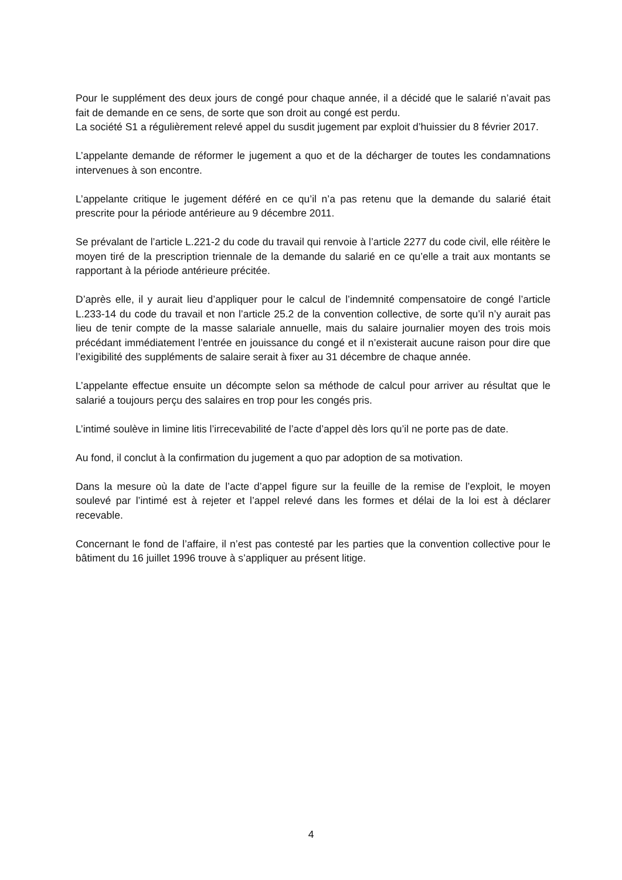Pour le supplément des deux jours de congé pour chaque année, il a décidé que le salarié n’avait pas fait de demande en ce sens, de sorte que son droit au congé est perdu.
La société S1 a régulièrement relevé appel du susdit jugement par exploit d’huissier du 8 février 2017.
L’appelante demande de réformer le jugement a quo et de la décharger de toutes les condamnations intervenues à son encontre.
L’appelante critique le jugement déféré en ce qu’il n’a pas retenu que la demande du salarié était prescrite pour la période antérieure au 9 décembre 2011.
Se prévalant de l’article L.221-2 du code du travail qui renvoie à l’article 2277 du code civil, elle réitère le moyen tiré de la prescription triennale de la demande du salarié en ce qu’elle a trait aux montants se rapportant à la période antérieure précitée.
D’après elle, il y aurait lieu d’appliquer pour le calcul de l’indemnité compensatoire de congé l’article L.233-14 du code du travail et non l’article 25.2 de la convention collective, de sorte qu’il n’y aurait pas lieu de tenir compte de la masse salariale annuelle, mais du salaire journalier moyen des trois mois précédant immédiatement l’entrée en jouissance du congé et il n’existerait aucune raison pour dire que l’exigibilité des suppléments de salaire serait à fixer au 31 décembre de chaque année.
L’appelante effectue ensuite un décompte selon sa méthode de calcul pour arriver au résultat que le salarié a toujours perçu des salaires en trop pour les congés pris.
L’intimé soulève in limine litis l’irrecevabilité de l’acte d’appel dès lors qu’il ne porte pas de date.
Au fond, il conclut à la confirmation du jugement a quo par adoption de sa motivation.
Dans la mesure où la date de l’acte d’appel figure sur la feuille de la remise de l’exploit, le moyen soulevé par l’intimé est à rejeter et l’appel relevé dans les formes et délai de la loi est à déclarer recevable.
Concernant le fond de l’affaire, il n’est pas contesté par les parties que la convention collective pour le bâtiment du 16 juillet 1996 trouve à s’appliquer au présent litige.
4